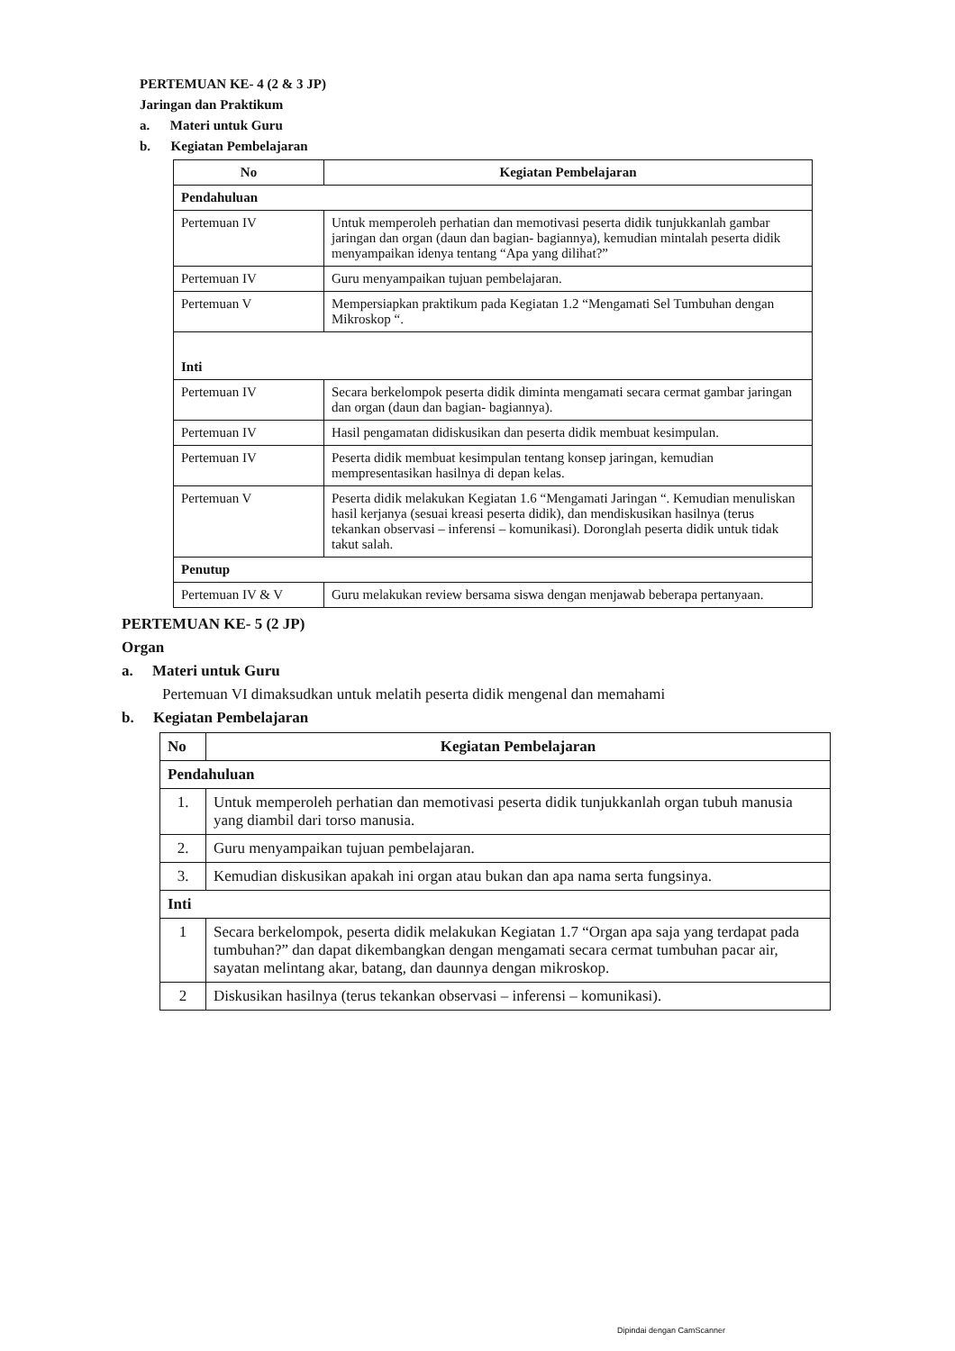PERTEMUAN KE- 4 (2 & 3 JP)
Jaringan dan Praktikum
a. Materi untuk Guru
b. Kegiatan Pembelajaran
| No | Kegiatan Pembelajaran |
| --- | --- |
| Pendahuluan | |
| Pertemuan IV | Untuk memperoleh perhatian dan memotivasi peserta didik tunjukkanlah gambar jaringan dan organ (daun dan bagian- bagiannya), kemudian mintalah peserta didik menyampaikan idenya tentang “Apa yang dilihat?” |
| Pertemuan IV | Guru menyampaikan tujuan pembelajaran. |
| Pertemuan V | Mempersiapkan praktikum pada Kegiatan 1.2 “Mengamati Sel Tumbuhan dengan Mikroskop “. |
| Inti | |
| Pertemuan IV | Secara berkelompok peserta didik diminta mengamati secara cermat gambar jaringan dan organ (daun dan bagian- bagiannya). |
| Pertemuan IV | Hasil pengamatan didiskusikan dan peserta didik membuat kesimpulan. |
| Pertemuan IV | Peserta didik membuat kesimpulan tentang konsep jaringan, kemudian mempresentasikan hasilnya di depan kelas. |
| Pertemuan V | Peserta didik melakukan Kegiatan 1.6 “Mengamati Jaringan “. Kemudian menuliskan hasil kerjanya (sesuai kreasi peserta didik), dan mendiskusikan hasilnya (terus tekankan observasi – inferensi – komunikasi). Doronglah peserta didik untuk tidak takut salah. |
| Penutup | |
| Pertemuan IV & V | Guru melakukan review bersama siswa dengan menjawab beberapa pertanyaan. |
PERTEMUAN KE- 5 (2 JP)
Organ
a. Materi untuk Guru
Pertemuan VI dimaksudkan untuk melatih peserta didik mengenal dan memahami
b. Kegiatan Pembelajaran
| No | Kegiatan Pembelajaran |
| --- | --- |
| Pendahuluan | |
| 1. | Untuk memperoleh perhatian dan memotivasi peserta didik tunjukkanlah organ tubuh manusia yang diambil dari torso manusia. |
| 2. | Guru menyampaikan tujuan pembelajaran. |
| 3. | Kemudian diskusikan apakah ini organ atau bukan dan apa nama serta fungsinya. |
| Inti | |
| 1 | Secara berkelompok, peserta didik melakukan Kegiatan 1.7 “Organ apa saja yang terdapat pada tumbuhan?” dan dapat dikembangkan dengan mengamati secara cermat tumbuhan pacar air, sayatan melintang akar, batang, dan daunnya dengan mikroskop. |
| 2 | Diskusikan hasilnya (terus tekankan observasi – inferensi – komunikasi). |
Dipindai dengan CamScanner